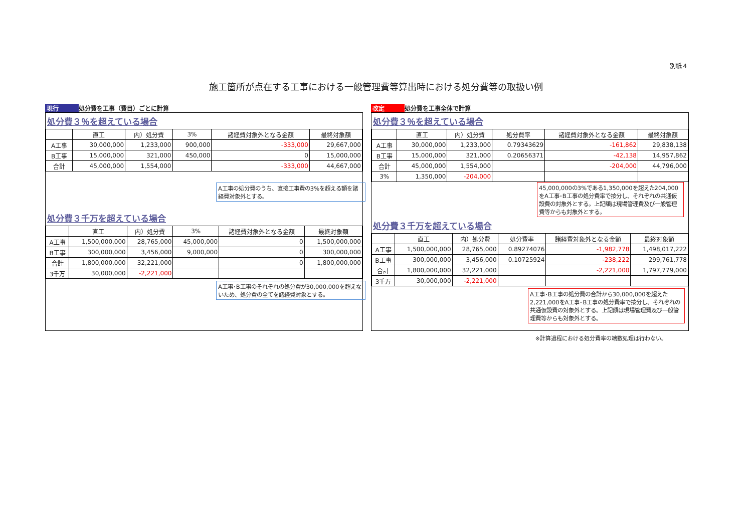別紙４
施工箇所が点在する工事における一般管理費等算出時における処分費等の取扱い例
現行 処分費を工事（費目）ごとに計算
処分費３％を超えている場合
| | 直工 | 内）処分費 | 3% | 諸経費対象外となる金額 | 最終対象額 |
| --- | --- | --- | --- | --- | --- |
| A工事 | 30,000,000 | 1,233,000 | 900,000 | -333,000 | 29,667,000 |
| B工事 | 15,000,000 | 321,000 | 450,000 | 0 | 15,000,000 |
| 合計 | 45,000,000 | 1,554,000 | | -333,000 | 44,667,000 |
A工事の処分費のうち、直接工事費の3%を超える額を諸経費対象外とする。
処分費３千万を超えている場合
| | 直工 | 内）処分費 | 3% | 諸経費対象外となる金額 | 最終対象額 |
| --- | --- | --- | --- | --- | --- |
| A工事 | 1,500,000,000 | 28,765,000 | 45,000,000 | 0 | 1,500,000,000 |
| B工事 | 300,000,000 | 3,456,000 | 9,000,000 | 0 | 300,000,000 |
| 合計 | 1,800,000,000 | 32,221,000 | | 0 | 1,800,000,000 |
| 3千万 | 30,000,000 | -2,221,000 | | | |
A工事･B工事のそれぞれの処分費が30,000,000を超えないため、処分費の全てを諸経費対象とする。
改定 処分費を工事全体で計算
処分費３％を超えている場合
| | 直工 | 内）処分費 | 処分費率 | 諸経費対象外となる金額 | 最終対象額 |
| --- | --- | --- | --- | --- | --- |
| A工事 | 30,000,000 | 1,233,000 | 0.79343629 | -161,862 | 29,838,138 |
| B工事 | 15,000,000 | 321,000 | 0.20656371 | -42,138 | 14,957,862 |
| 合計 | 45,000,000 | 1,554,000 | | -204,000 | 44,796,000 |
| 3% | 1,350,000 | -204,000 | | | |
45,000,000の3%である1,350,000を超えた204,000をA工事･B工事の処分費率で按分し、それぞれの共通仮設費の対象外とする。上記額は現場管理費及び一般管理費等からも対象外とする。
処分費３千万を超えている場合
| | 直工 | 内）処分費 | 処分費率 | 諸経費対象外となる金額 | 最終対象額 |
| --- | --- | --- | --- | --- | --- |
| A工事 | 1,500,000,000 | 28,765,000 | 0.89274076 | -1,982,778 | 1,498,017,222 |
| B工事 | 300,000,000 | 3,456,000 | 0.10725924 | -238,222 | 299,761,778 |
| 合計 | 1,800,000,000 | 32,221,000 | | -2,221,000 | 1,797,779,000 |
| 3千万 | 30,000,000 | -2,221,000 | | | |
A工事･B工事の処分費の合計から30,000,000を超えた2,221,000をA工事･B工事の処分費率で按分し、それぞれの共通仮設費の対象外とする。上記額は現場管理費及び一般管理費等からも対象外とする。
※計算過程における処分費率の端数処理は行わない。